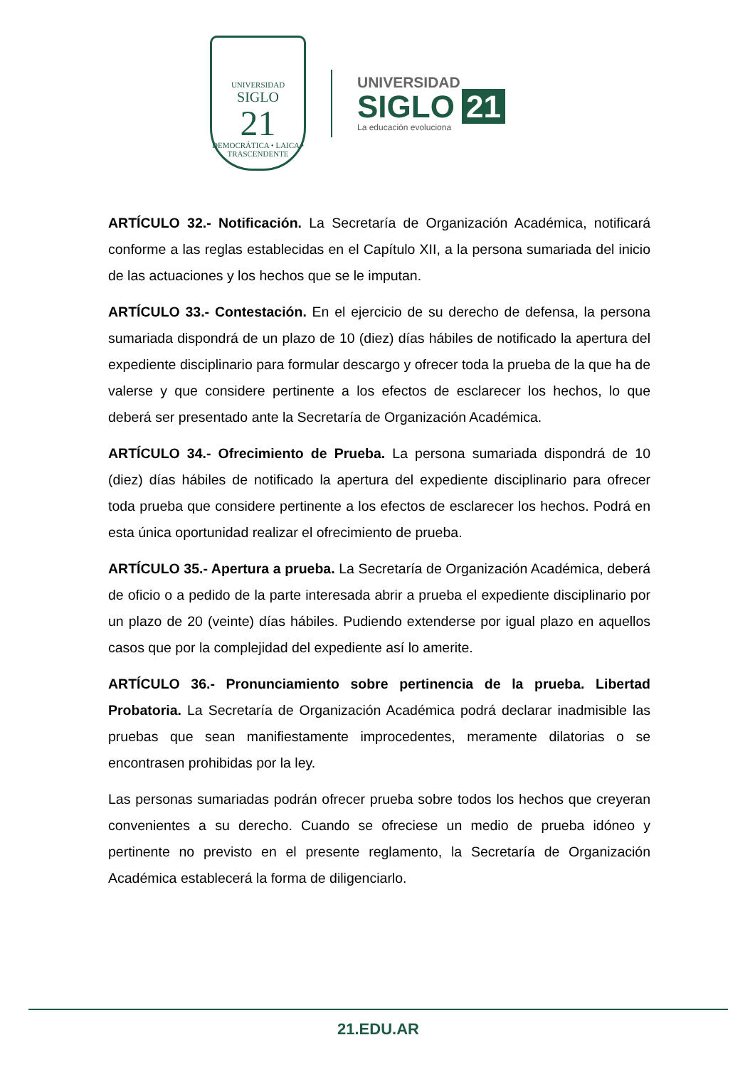UNIVERSIDAD
SIGLO
21
DEMOCRÁTICA • LAICA • TRASCENDENTE
UNIVERSIDAD
SIGLO 21
La educación evoluciona
ARTÍCULO 32.- Notificación. La Secretaría de Organización Académica, notificará conforme a las reglas establecidas en el Capítulo XII, a la persona sumariada del inicio de las actuaciones y los hechos que se le imputan.
ARTÍCULO 33.- Contestación. En el ejercicio de su derecho de defensa, la persona sumariada dispondrá de un plazo de 10 (diez) días hábiles de notificado la apertura del expediente disciplinario para formular descargo y ofrecer toda la prueba de la que ha de valerse y que considere pertinente a los efectos de esclarecer los hechos, lo que deberá ser presentado ante la Secretaría de Organización Académica.
ARTÍCULO 34.- Ofrecimiento de Prueba. La persona sumariada dispondrá de 10 (diez) días hábiles de notificado la apertura del expediente disciplinario para ofrecer toda prueba que considere pertinente a los efectos de esclarecer los hechos. Podrá en esta única oportunidad realizar el ofrecimiento de prueba.
ARTÍCULO 35.- Apertura a prueba. La Secretaría de Organización Académica, deberá de oficio o a pedido de la parte interesada abrir a prueba el expediente disciplinario por un plazo de 20 (veinte) días hábiles. Pudiendo extenderse por igual plazo en aquellos casos que por la complejidad del expediente así lo amerite.
ARTÍCULO 36.- Pronunciamiento sobre pertinencia de la prueba. Libertad Probatoria. La Secretaría de Organización Académica podrá declarar inadmisible las pruebas que sean manifiestamente improcedentes, meramente dilatorias o se encontrasen prohibidas por la ley.
Las personas sumariadas podrán ofrecer prueba sobre todos los hechos que creyeran convenientes a su derecho. Cuando se ofreciese un medio de prueba idóneo y pertinente no previsto en el presente reglamento, la Secretaría de Organización Académica establecerá la forma de diligenciarlo.
21.EDU.AR